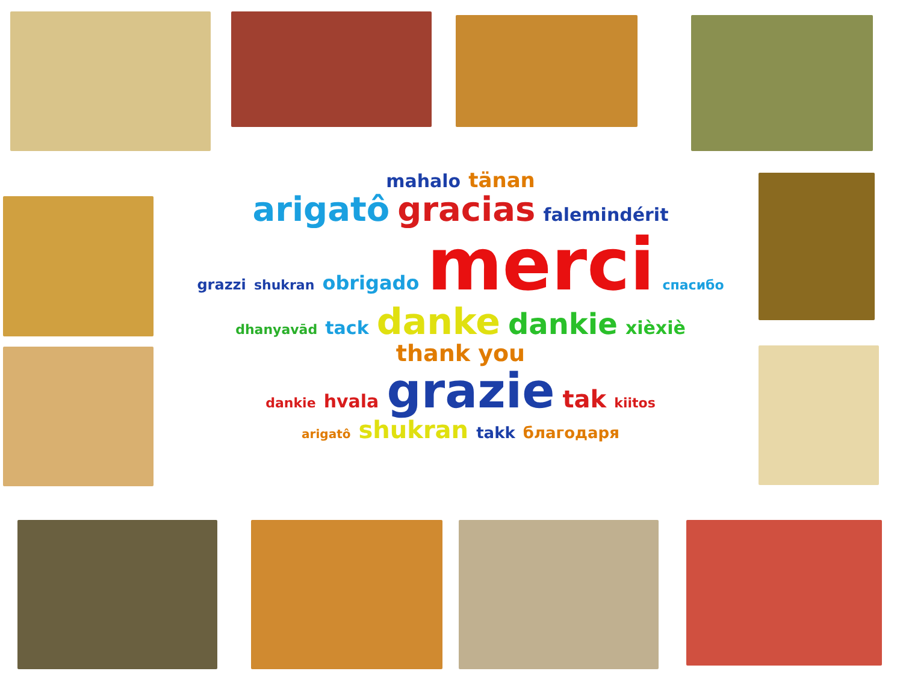mahalo tänan
arigatô gracias falemindérit
grazzi shukran obrigado merci спасибо
dhanyavād tack danke dankie xièxiè thank you
dankie hvala grazie tak kiitos
arigatô shukran takk благодаря